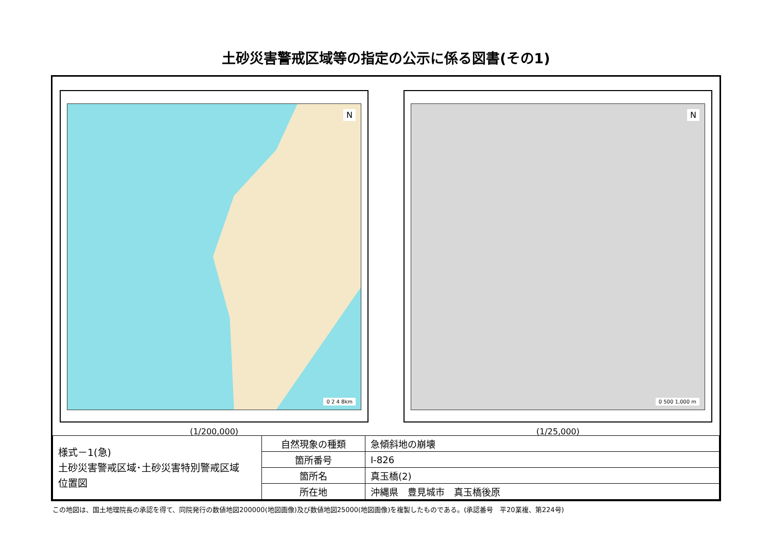土砂災害警戒区域等の指定の公示に係る図書(その1)
N
0 2 4 8km
(1/200,000)
N
0 500 1,000 m
(1/25,000)
| 様式－1(急) 土砂災害警戒区域･土砂災害特別警戒区域 位置図 | 自然現象の種類 | 急傾斜地の崩壊 |
| | 箇所番号 | Ⅰ-826 |
| | 箇所名 | 真玉橋(2) |
| | 所在地 | 沖縄県 豊見城市 真玉橋後原 |
この地図は、国土地理院長の承認を得て、同院発行の数値地図200000(地図画像)及び数値地図25000(地図画像)を複製したものである。(承認番号　平20業複、第224号)